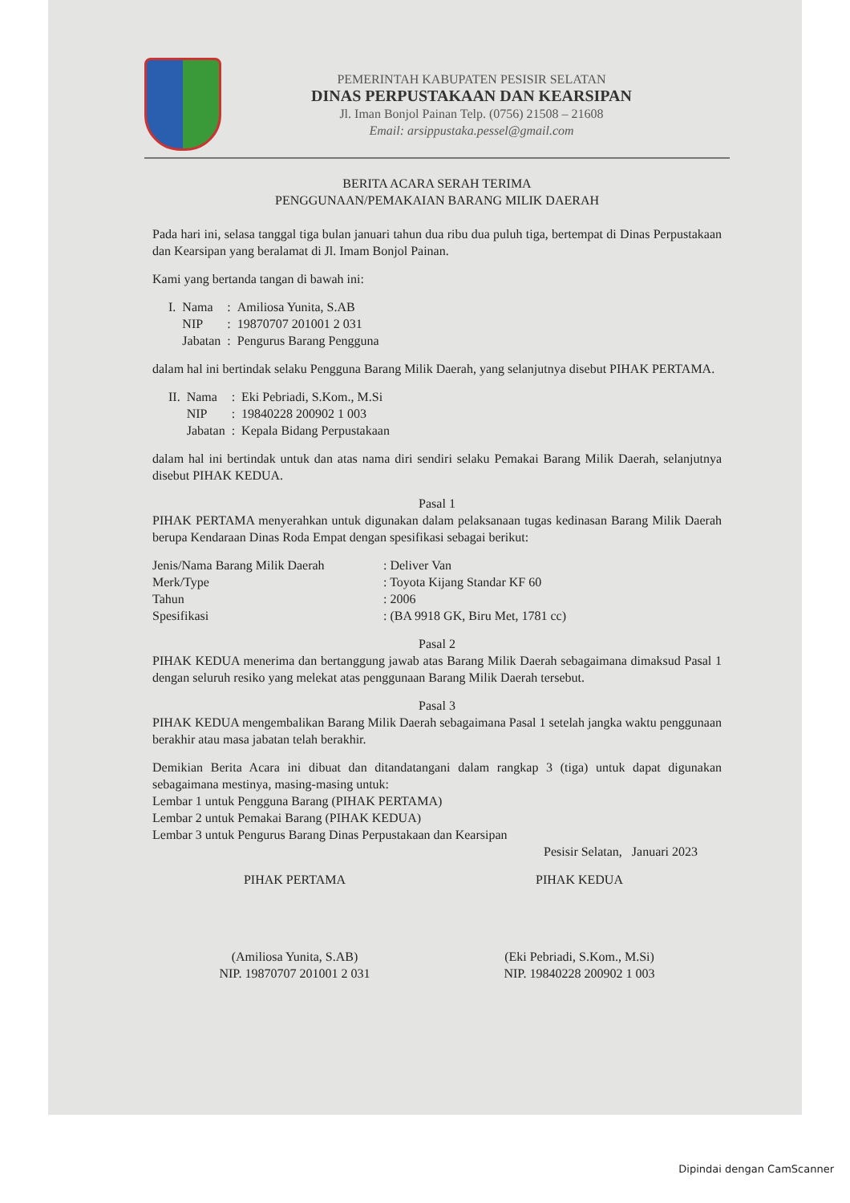PEMERINTAH KABUPATEN PESISIR SELATAN
DINAS PERPUSTAKAAN DAN KEARSIPAN
Jl. Iman Bonjol Painan Telp. (0756) 21508 – 21608
Email: arsippustaka.pessel@gmail.com
BERITA ACARA SERAH TERIMA
PENGGUNAAN/PEMAKAIAN BARANG MILIK DAERAH
Pada hari ini, selasa tanggal tiga bulan januari tahun dua ribu dua puluh tiga, bertempat di Dinas Perpustakaan dan Kearsipan yang beralamat di Jl. Imam Bonjol Painan.
Kami yang bertanda tangan di bawah ini:
| I. | Nama | : | Amiliosa Yunita, S.AB |
| | NIP | : | 19870707 201001 2 031 |
| | Jabatan | : | Pengurus Barang Pengguna |
dalam hal ini bertindak selaku Pengguna Barang Milik Daerah, yang selanjutnya disebut PIHAK PERTAMA.
| II. | Nama | : | Eki Pebriadi, S.Kom., M.Si |
| | NIP | : | 19840228 200902 1 003 |
| | Jabatan | : | Kepala Bidang Perpustakaan |
dalam hal ini bertindak untuk dan atas nama diri sendiri selaku Pemakai Barang Milik Daerah, selanjutnya disebut PIHAK KEDUA.
Pasal 1
PIHAK PERTAMA menyerahkan untuk digunakan dalam pelaksanaan tugas kedinasan Barang Milik Daerah berupa Kendaraan Dinas Roda Empat dengan spesifikasi sebagai berikut:
| Jenis/Nama Barang Milik Daerah | : Deliver Van |
| Merk/Type | : Toyota Kijang Standar KF 60 |
| Tahun | : 2006 |
| Spesifikasi | : (BA 9918 GK, Biru Met, 1781 cc) |
Pasal 2
PIHAK KEDUA menerima dan bertanggung jawab atas Barang Milik Daerah sebagaimana dimaksud Pasal 1 dengan seluruh resiko yang melekat atas penggunaan Barang Milik Daerah tersebut.
Pasal 3
PIHAK KEDUA mengembalikan Barang Milik Daerah sebagaimana Pasal 1 setelah jangka waktu penggunaan berakhir atau masa jabatan telah berakhir.
Demikian Berita Acara ini dibuat dan ditandatangani dalam rangkap 3 (tiga) untuk dapat digunakan sebagaimana mestinya, masing-masing untuk:
Lembar 1 untuk Pengguna Barang (PIHAK PERTAMA)
Lembar 2 untuk Pemakai Barang (PIHAK KEDUA)
Lembar 3 untuk Pengurus Barang Dinas Perpustakaan dan Kearsipan
Pesisir Selatan, Januari 2023
PIHAK PERTAMA
(Amiliosa Yunita, S.AB)
NIP. 19870707 201001 2 031
PIHAK KEDUA
(Eki Pebriadi, S.Kom., M.Si)
NIP. 19840228 200902 1 003
Dipindai dengan CamScanner